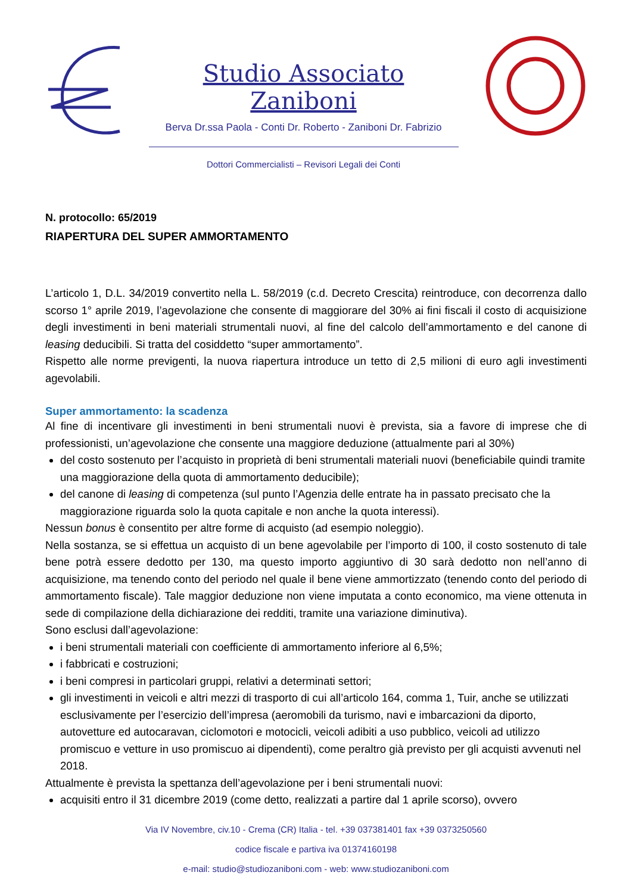Studio Associato Zaniboni
Berva Dr.ssa Paola - Conti Dr. Roberto - Zaniboni Dr. Fabrizio
Dottori Commercialisti – Revisori Legali dei Conti
N. protocollo: 65/2019
RIAPERTURA DEL SUPER AMMORTAMENTO
L’articolo 1, D.L. 34/2019 convertito nella L. 58/2019 (c.d. Decreto Crescita) reintroduce, con decorrenza dallo scorso 1° aprile 2019, l’agevolazione che consente di maggiorare del 30% ai fini fiscali il costo di acquisizione degli investimenti in beni materiali strumentali nuovi, al fine del calcolo dell’ammortamento e del canone di leasing deducibili. Si tratta del cosiddetto “super ammortamento”.
Rispetto alle norme previgenti, la nuova riapertura introduce un tetto di 2,5 milioni di euro agli investimenti agevolabili.
Super ammortamento: la scadenza
Al fine di incentivare gli investimenti in beni strumentali nuovi è prevista, sia a favore di imprese che di professionisti, un’agevolazione che consente una maggiore deduzione (attualmente pari al 30%)
del costo sostenuto per l’acquisto in proprietà di beni strumentali materiali nuovi (beneficiabile quindi tramite una maggiorazione della quota di ammortamento deducibile);
del canone di leasing di competenza (sul punto l’Agenzia delle entrate ha in passato precisato che la maggiorazione riguarda solo la quota capitale e non anche la quota interessi).
Nessun bonus è consentito per altre forme di acquisto (ad esempio noleggio).
Nella sostanza, se si effettua un acquisto di un bene agevolabile per l’importo di 100, il costo sostenuto di tale bene potrà essere dedotto per 130, ma questo importo aggiuntivo di 30 sarà dedotto non nell’anno di acquisizione, ma tenendo conto del periodo nel quale il bene viene ammortizzato (tenendo conto del periodo di ammortamento fiscale). Tale maggior deduzione non viene imputata a conto economico, ma viene ottenuta in sede di compilazione della dichiarazione dei redditi, tramite una variazione diminutiva).
Sono esclusi dall’agevolazione:
i beni strumentali materiali con coefficiente di ammortamento inferiore al 6,5%;
i fabbricati e costruzioni;
i beni compresi in particolari gruppi, relativi a determinati settori;
gli investimenti in veicoli e altri mezzi di trasporto di cui all’articolo 164, comma 1, Tuir, anche se utilizzati esclusivamente per l’esercizio dell’impresa (aeromobili da turismo, navi e imbarcazioni da diporto, autovetture ed autocaravan, ciclomotori e motocicli, veicoli adibiti a uso pubblico, veicoli ad utilizzo promiscuo e vetture in uso promiscuo ai dipendenti), come peraltro già previsto per gli acquisti avvenuti nel 2018.
Attualmente è prevista la spettanza dell’agevolazione per i beni strumentali nuovi:
acquisiti entro il 31 dicembre 2019 (come detto, realizzati a partire dal 1 aprile scorso), ovvero
Via IV Novembre, civ.10 - Crema (CR) Italia - tel. +39 037381401 fax +39 0373250560
codice fiscale e partiva iva 01374160198
e-mail: studio@studiozaniboni.com - web: www.studiozaniboni.com